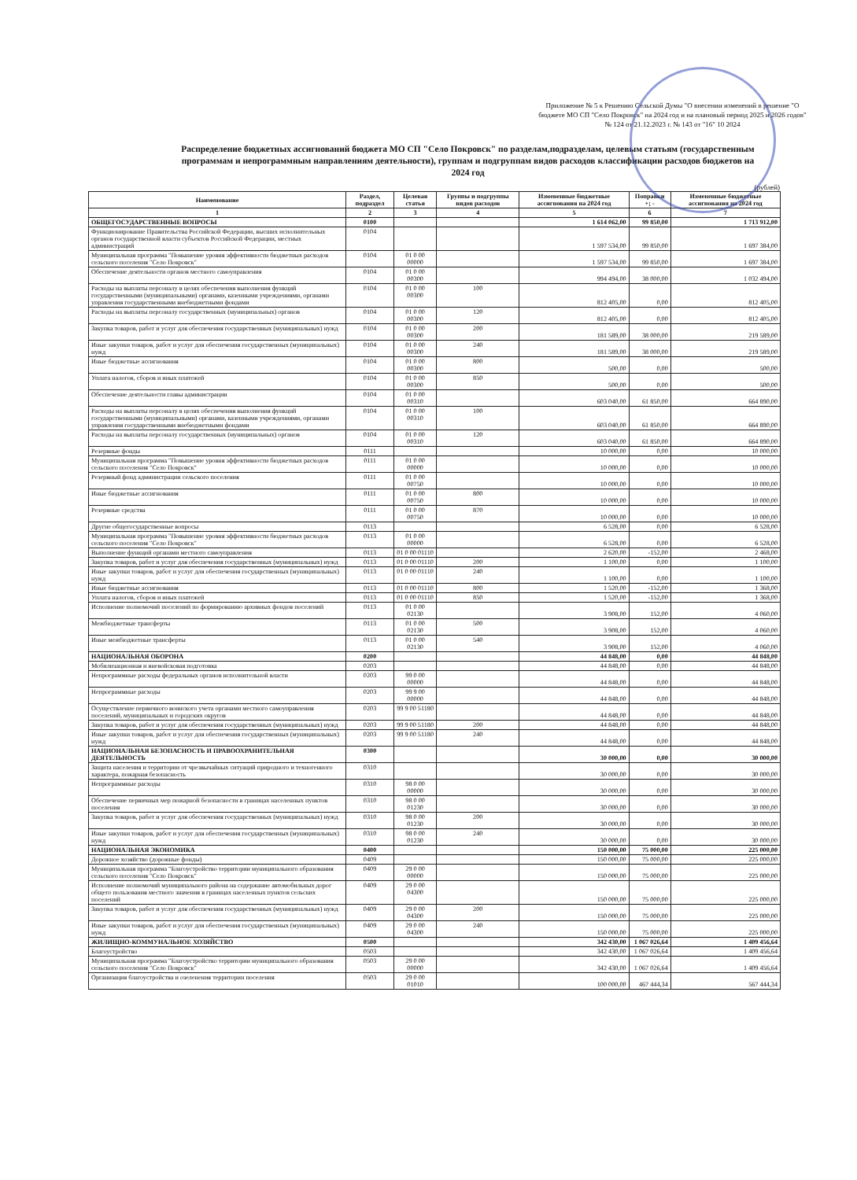Приложение № 5 к Решению Сельской Думы "О внесении изменений в решение "О бюджете МО СП "Село Покровск" на 2024 год и на плановый период 2025 и 2026 годов" № 124 от 21.12.2023 г. № 143 от "16" 10 2024
Распределение бюджетных ассигнований бюджета МО СП "Село Покровск" по разделам,подразделам, целевым статьям (государственным программам и непрограммным направлениям деятельности), группам и подгруппам видов расходов классификации расходов бюджетов на 2024 год
(рублей)
| Наименование | Раздел, подраздел | Целевая статья | Группы и подгруппы видов расходов | Измененные бюджетные ассигнования на 2024 год | Поправки +; - | Измененные бюджетные ассигнования на 2024 год |
| --- | --- | --- | --- | --- | --- | --- |
| 1 | 2 | 3 | 4 | 5 | 6 | 7 |
| ОБЩЕГОСУДАРСТВЕННЫЕ ВОПРОСЫ | 0100 | | | 1 614 062,00 | 99 850,00 | 1 713 912,00 |
| Функционирование Правительства Российской Федерации, высших исполнительных органов государственной власти субъектов Российской Федерации, местных администраций | 0104 | | | 1 597 534,00 | 99 850,00 | 1 697 384,00 |
| Муниципальная программа "Повышение уровня эффективности бюджетных расходов сельского поселения "Село Покровск" | 0104 | 01 0 00 00000 | | 1 597 534,00 | 99 850,00 | 1 697 384,00 |
| Обеспечение деятельности органов местного самоуправления | 0104 | 01 0 00 00300 | | 994 494,00 | 38 000,00 | 1 032 494,00 |
| Расходы на выплаты персоналу в целях обеспечения выполнения функций государственными (муниципальными) органами, казенными учреждениями, органами управления государственными внебюджетными фондами | 0104 | 01 0 00 00300 | 100 | 812 405,00 | 0,00 | 812 405,00 |
| Расходы на выплаты персоналу государственных (муниципальных) органов | 0104 | 01 0 00 00300 | 120 | 812 405,00 | 0,00 | 812 405,00 |
| Закупка товаров, работ и услуг для обеспечения государственных (муниципальных) нужд | 0104 | 01 0 00 00300 | 200 | 181 589,00 | 38 000,00 | 219 589,00 |
| Иные закупки товаров, работ и услуг для обеспечения государственных (муниципальных) нужд | 0104 | 01 0 00 00300 | 240 | 181 589,00 | 38 000,00 | 219 589,00 |
| Иные бюджетные ассигнования | 0104 | 01 0 00 00300 | 800 | 500,00 | 0,00 | 500,00 |
| Уплата налогов, сборов и иных платежей | 0104 | 01 0 00 00300 | 850 | 500,00 | 0,00 | 500,00 |
| Обеспечение деятельности главы администрации | 0104 | 01 0 00 00310 | | 603 040,00 | 61 850,00 | 664 890,00 |
| Расходы на выплаты персоналу в целях обеспечения выполнения функций государственными (муниципальными) органами, казенными учреждениями, органами управления государственными внебюджетными фондами | 0104 | 01 0 00 00310 | 100 | 603 040,00 | 61 850,00 | 664 890,00 |
| Расходы на выплаты персоналу государственных (муниципальных) органов | 0104 | 01 0 00 00310 | 120 | 603 040,00 | 61 850,00 | 664 890,00 |
| Резервные фонды | 0111 | | | 10 000,00 | 0,00 | 10 000,00 |
| Муниципальная программа "Повышение уровня эффективности бюджетных расходов сельского поселения "Село Покровск" | 0111 | 01 0 00 00000 | | 10 000,00 | 0,00 | 10 000,00 |
| Резервный фонд администрации сельского поселения | 0111 | 01 0 00 00750 | | 10 000,00 | 0,00 | 10 000,00 |
| Иные бюджетные ассигнования | 0111 | 01 0 00 00750 | 800 | 10 000,00 | 0,00 | 10 000,00 |
| Резервные средства | 0111 | 01 0 00 00750 | 870 | 10 000,00 | 0,00 | 10 000,00 |
| Другие общегосударственные вопросы | 0113 | | | 6 528,00 | 0,00 | 6 528,00 |
| Муниципальная программа "Повышение уровня эффективности бюджетных расходов сельского поселения "Село Покровск" | 0113 | 01 0 00 00000 | | 6 528,00 | 0,00 | 6 528,00 |
| Выполнение функций органами местного самоуправления | 0113 | 01 0 00 01110 | | 2 620,00 | -152,00 | 2 468,00 |
| Закупка товаров, работ и услуг для обеспечения государственных (муниципальных) нужд | 0113 | 01 0 00 01110 | 200 | 1 100,00 | 0,00 | 1 100,00 |
| Иные закупки товаров, работ и услуг для обеспечения государственных (муниципальных) нужд | 0113 | 01 0 00 01110 | 240 | 1 100,00 | 0,00 | 1 100,00 |
| Иные бюджетные ассигнования | 0113 | 01 0 00 01110 | 800 | 1 520,00 | -152,00 | 1 368,00 |
| Уплата налогов, сборов и иных платежей | 0113 | 01 0 00 01110 | 850 | 1 520,00 | -152,00 | 1 368,00 |
| Исполнение полномочий поселений по формированию архивных фондов поселений | 0113 | 01 0 00 02130 | | 3 908,00 | 152,00 | 4 060,00 |
| Межбюджетные трансферты | 0113 | 01 0 00 02130 | 500 | 3 908,00 | 152,00 | 4 060,00 |
| Иные межбюджетные трансферты | 0113 | 01 0 00 02130 | 540 | 3 908,00 | 152,00 | 4 060,00 |
| НАЦИОНАЛЬНАЯ ОБОРОНА | 0200 | | | 44 848,00 | 0,00 | 44 848,00 |
| Мобилизационная и вневойсковая подготовка | 0203 | | | 44 848,00 | 0,00 | 44 848,00 |
| Непрограммные расходы федеральных органов исполнительной власти | 0203 | 99 0 00 00000 | | 44 848,00 | 0,00 | 44 848,00 |
| Непрограммные расходы | 0203 | 99 9 00 00000 | | 44 848,00 | 0,00 | 44 848,00 |
| Осуществление первичного воинского учета органами местного самоуправления поселений, муниципальных и городских округов | 0203 | 99 9 00 51180 | | 44 848,00 | 0,00 | 44 848,00 |
| Закупка товаров, работ и услуг для обеспечения государственных (муниципальных) нужд | 0203 | 99 9 00 51180 | 200 | 44 848,00 | 0,00 | 44 848,00 |
| Иные закупки товаров, работ и услуг для обеспечения государственных (муниципальных) нужд | 0203 | 99 9 00 51180 | 240 | 44 848,00 | 0,00 | 44 848,00 |
| НАЦИОНАЛЬНАЯ БЕЗОПАСНОСТЬ И ПРАВООХРАНИТЕЛЬНАЯ ДЕЯТЕЛЬНОСТЬ | 0300 | | | 30 000,00 | 0,00 | 30 000,00 |
| Защита населения и территории от чрезвычайных ситуаций природного и техногенного характера, пожарная безопасность | 0310 | | | 30 000,00 | 0,00 | 30 000,00 |
| Непрограммные расходы | 0310 | 98 0 00 00000 | | 30 000,00 | 0,00 | 30 000,00 |
| Обеспечение первичных мер пожарной безопасности в границах населенных пунктов поселения | 0310 | 98 0 00 01230 | | 30 000,00 | 0,00 | 30 000,00 |
| Закупка товаров, работ и услуг для обеспечения государственных (муниципальных) нужд | 0310 | 98 0 00 01230 | 200 | 30 000,00 | 0,00 | 30 000,00 |
| Иные закупки товаров, работ и услуг для обеспечения государственных (муниципальных) нужд | 0310 | 98 0 00 01230 | 240 | 30 000,00 | 0,00 | 30 000,00 |
| НАЦИОНАЛЬНАЯ ЭКОНОМИКА | 0400 | | | 150 000,00 | 75 000,00 | 225 000,00 |
| Дорожное хозяйство (дорожные фонды) | 0409 | | | 150 000,00 | 75 000,00 | 225 000,00 |
| Муниципальная программа "Благоустройство территории муниципального образования сельского поселения "Село Покровск" | 0409 | 29 0 00 00000 | | 150 000,00 | 75 000,00 | 225 000,00 |
| Исполнение полномочий муниципального района на содержание автомобильных дорог общего пользования местного значения в границах населенных пунктов сельских поселений | 0409 | 29 0 00 04300 | | 150 000,00 | 75 000,00 | 225 000,00 |
| Закупка товаров, работ и услуг для обеспечения государственных (муниципальных) нужд | 0409 | 29 0 00 04300 | 200 | 150 000,00 | 75 000,00 | 225 000,00 |
| Иные закупки товаров, работ и услуг для обеспечения государственных (муниципальных) нужд | 0409 | 29 0 00 04300 | 240 | 150 000,00 | 75 000,00 | 225 000,00 |
| ЖИЛИЩНО-КОММУНАЛЬНОЕ ХОЗЯЙСТВО | 0500 | | | 342 430,00 | 1 067 026,64 | 1 409 456,64 |
| Благоустройство | 0503 | | | 342 430,00 | 1 067 026,64 | 1 409 456,64 |
| Муниципальная программа "Благоустройство территории муниципального образования сельского поселения "Село Покровск" | 0503 | 29 0 00 00000 | | 342 430,00 | 1 067 026,64 | 1 409 456,64 |
| Организация благоустройства и озеленения территории поселения | 0503 | 29 0 00 01010 | | 100 000,00 | 467 444,34 | 567 444,34 |